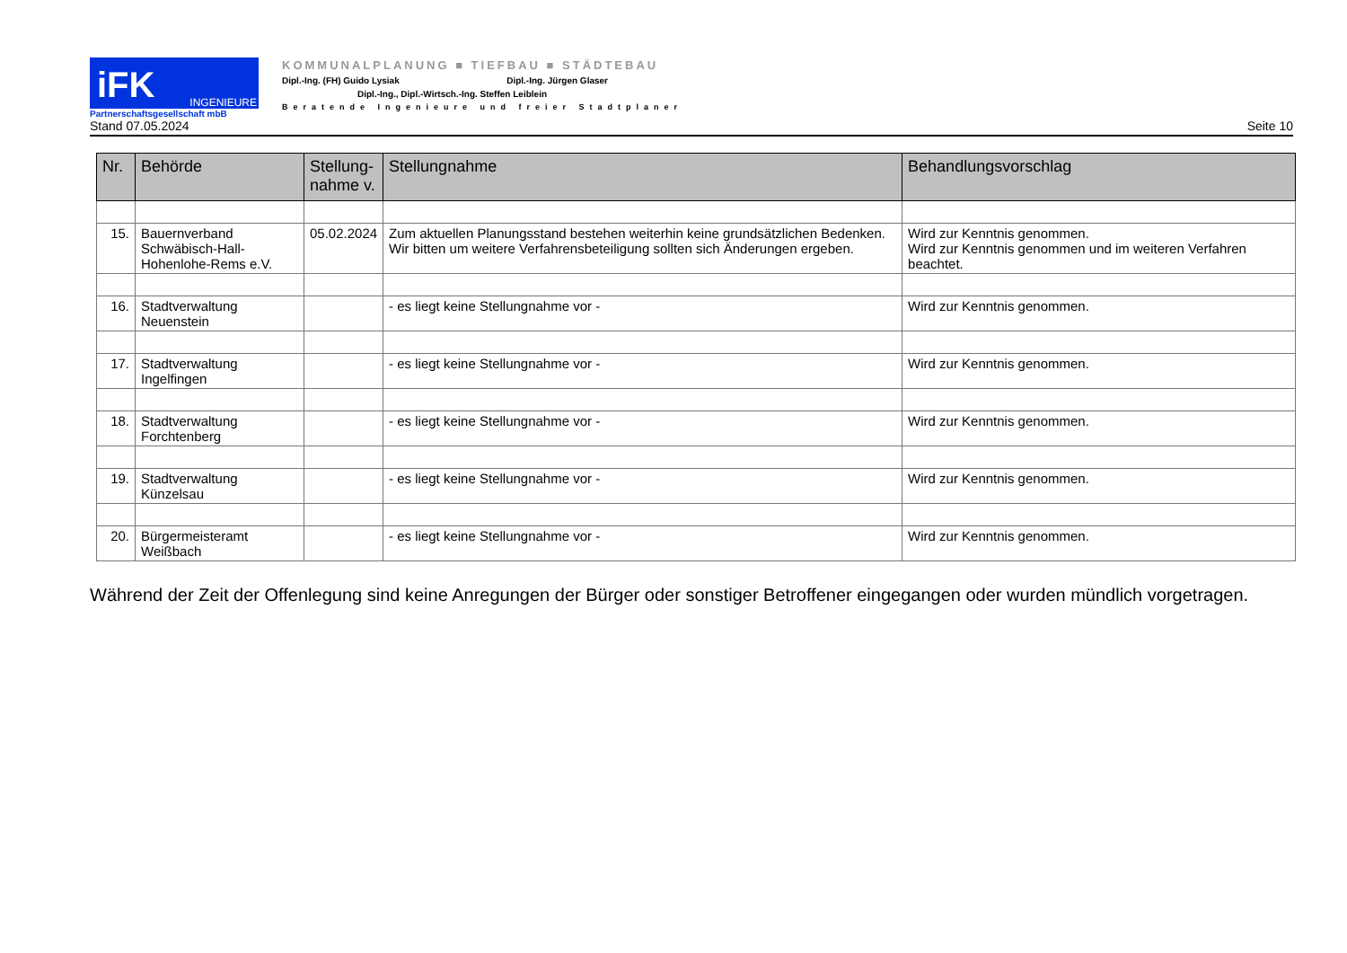iFK INGENIEURE
Partnerschaftsgesellschaft mbB
KOMMUNALPLANUNG ■ TIEFBAU ■ STÄDTEBAU
Dipl.-Ing. (FH) Guido Lysiak Dipl.-Ing. Jürgen Glaser
Dipl.-Ing., Dipl.-Wirtsch.-Ing. Steffen Leiblein
Beratende Ingenieure und freier Stadtplaner
Stand 07.05.2024 Seite 10
| Nr. | Behörde | Stellung- nahme v. | Stellungnahme | Behandlungsvorschlag |
| --- | --- | --- | --- | --- |
| 15. | Bauernverband Schwäbisch-Hall-Hohenlohe-Rems e.V. | 05.02.2024 | Zum aktuellen Planungsstand bestehen weiterhin keine grundsätzlichen Bedenken. Wir bitten um weitere Verfahrensbeteiligung sollten sich Änderungen ergeben. | Wird zur Kenntnis genommen. Wird zur Kenntnis genommen und im weiteren Verfahren beachtet. |
| 16. | Stadtverwaltung Neuenstein | | - es liegt keine Stellungnahme vor - | Wird zur Kenntnis genommen. |
| 17. | Stadtverwaltung Ingelfingen | | - es liegt keine Stellungnahme vor - | Wird zur Kenntnis genommen. |
| 18. | Stadtverwaltung Forchtenberg | | - es liegt keine Stellungnahme vor - | Wird zur Kenntnis genommen. |
| 19. | Stadtverwaltung Künzelsau | | - es liegt keine Stellungnahme vor - | Wird zur Kenntnis genommen. |
| 20. | Bürgermeisteramt Weißbach | | - es liegt keine Stellungnahme vor - | Wird zur Kenntnis genommen. |
Während der Zeit der Offenlegung sind keine Anregungen der Bürger oder sonstiger Betroffener eingegangen oder wurden mündlich vorgetragen.